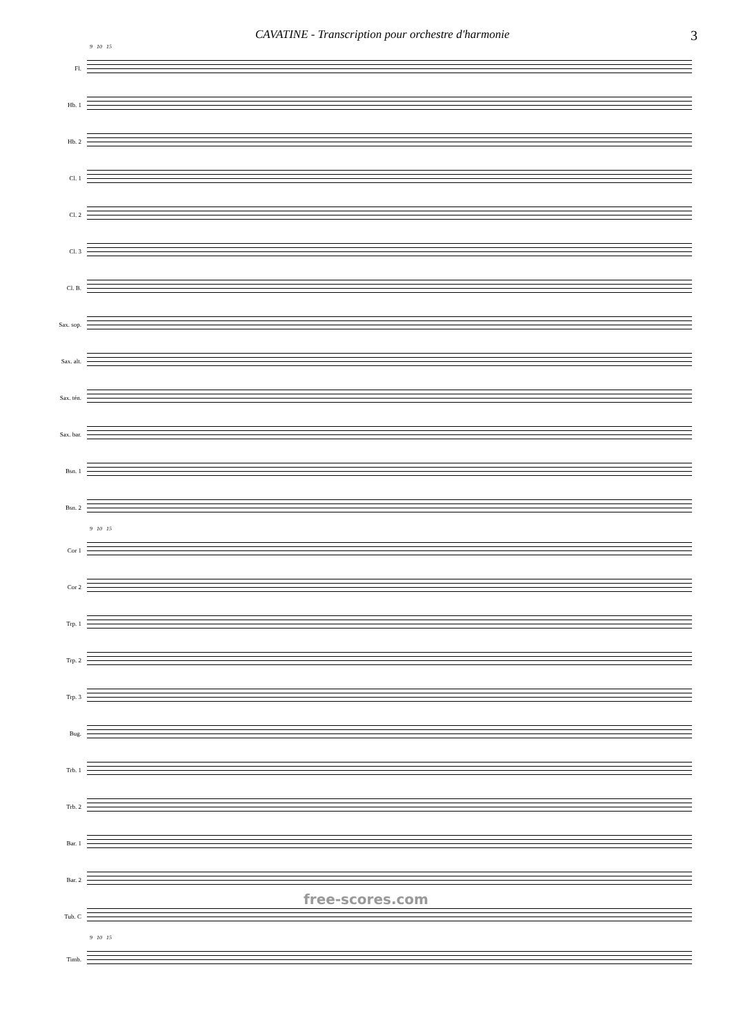CAVATINE - Transcription pour orchestre d'harmonie 3
9 10 15
Fl.
Hb. 1
Hb. 2
Cl. 1
Cl. 2
Cl. 3
Cl. B.
Sax. sop.
Sax. alt.
Sax. tén.
Sax. bar.
Bsn. 1
Bsn. 2
9 10 15
Cor 1
Cor 2
Trp. 1
Trp. 2
Trp. 3
Bug.
Trb. 1
Trb. 2
Bar. 1
Bar. 2
Tub. C
9 10 15
Timb.
free-scores.com